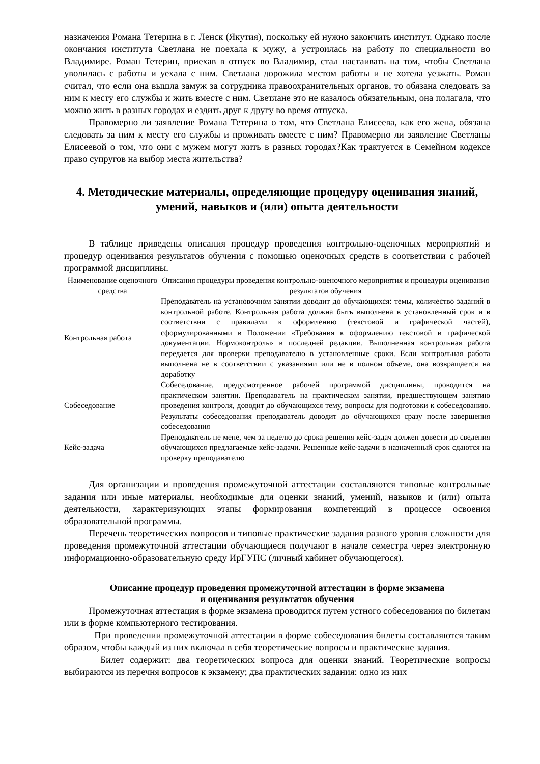назначения Романа Тетерина в г. Ленск (Якутия), поскольку ей нужно закончить институт. Однако после окончания института Светлана не поехала к мужу, а устроилась на работу по специальности во Владимире. Роман Тетерин, приехав в отпуск во Владимир, стал настаивать на том, чтобы Светлана уволилась с работы и уехала с ним. Светлана дорожила местом работы и не хотела уезжать. Роман считал, что если она вышла замуж за сотрудника правоохранительных органов, то обязана следовать за ним к месту его службы и жить вместе с ним. Светлане это не казалось обязательным, она полагала, что можно жить в разных городах и ездить друг к другу во время отпуска.
Правомерно ли заявление Романа Тетерина о том, что Светлана Елисеева, как его жена, обязана следовать за ним к месту его службы и проживать вместе с ним? Правомерно ли заявление Светланы Елисеевой о том, что они с мужем могут жить в разных городах?Как трактуется в Семейном кодексе право супругов на выбор места жительства?
4. Методические материалы, определяющие процедуру оценивания знаний, умений, навыков и (или) опыта деятельности
В таблице приведены описания процедур проведения контрольно-оценочных мероприятий и процедур оценивания результатов обучения с помощью оценочных средств в соответствии с рабочей программой дисциплины.
| Наименование оценочного средства | Описания процедуры проведения контрольно-оценочного мероприятия и процедуры оценивания результатов обучения |
| --- | --- |
| Контрольная работа | Преподаватель на установочном занятии доводит до обучающихся: темы, количество заданий в контрольной работе. Контрольная работа должна быть выполнена в установленный срок и в соответствии с правилами к оформлению (текстовой и графической частей), сформулированными в Положении «Требования к оформлению текстовой и графической документации. Нормоконтроль» в последней редакции. Выполненная контрольная работа передается для проверки преподавателю в установленные сроки. Если контрольная работа выполнена не в соответствии с указаниями или не в полном объеме, она возвращается на доработку |
| Собеседование | Собеседование, предусмотренное рабочей программой дисциплины, проводится на практическом занятии. Преподаватель на практическом занятии, предшествующем занятию проведения контроля, доводит до обучающихся тему, вопросы для подготовки к собеседованию. Результаты собеседования преподаватель доводит до обучающихся сразу после завершения собеседования |
| Кейс-задача | Преподаватель не мене, чем за неделю до срока решения кейс-задач должен довести до сведения обучающихся предлагаемые кейс-задачи. Решенные кейс-задачи в назначенный срок сдаются на проверку преподавателю |
Для организации и проведения промежуточной аттестации составляются типовые контрольные задания или иные материалы, необходимые для оценки знаний, умений, навыков и (или) опыта деятельности, характеризующих этапы формирования компетенций в процессе освоения образовательной программы.
Перечень теоретических вопросов и типовые практические задания разного уровня сложности для проведения промежуточной аттестации обучающиеся получают в начале семестра через электронную информационно-образовательную среду ИрГУПС (личный кабинет обучающегося).
Описание процедур проведения промежуточной аттестации в форме экзамена
и оценивания результатов обучения
Промежуточная аттестация в форме экзамена проводится путем устного собеседования по билетам или в форме компьютерного тестирования.
При проведении промежуточной аттестации в форме собеседования билеты составляются таким образом, чтобы каждый из них включал в себя теоретические вопросы и практические задания.
Билет содержит: два теоретических вопроса для оценки знаний. Теоретические вопросы выбираются из перечня вопросов к экзамену; два практических задания: одно из них